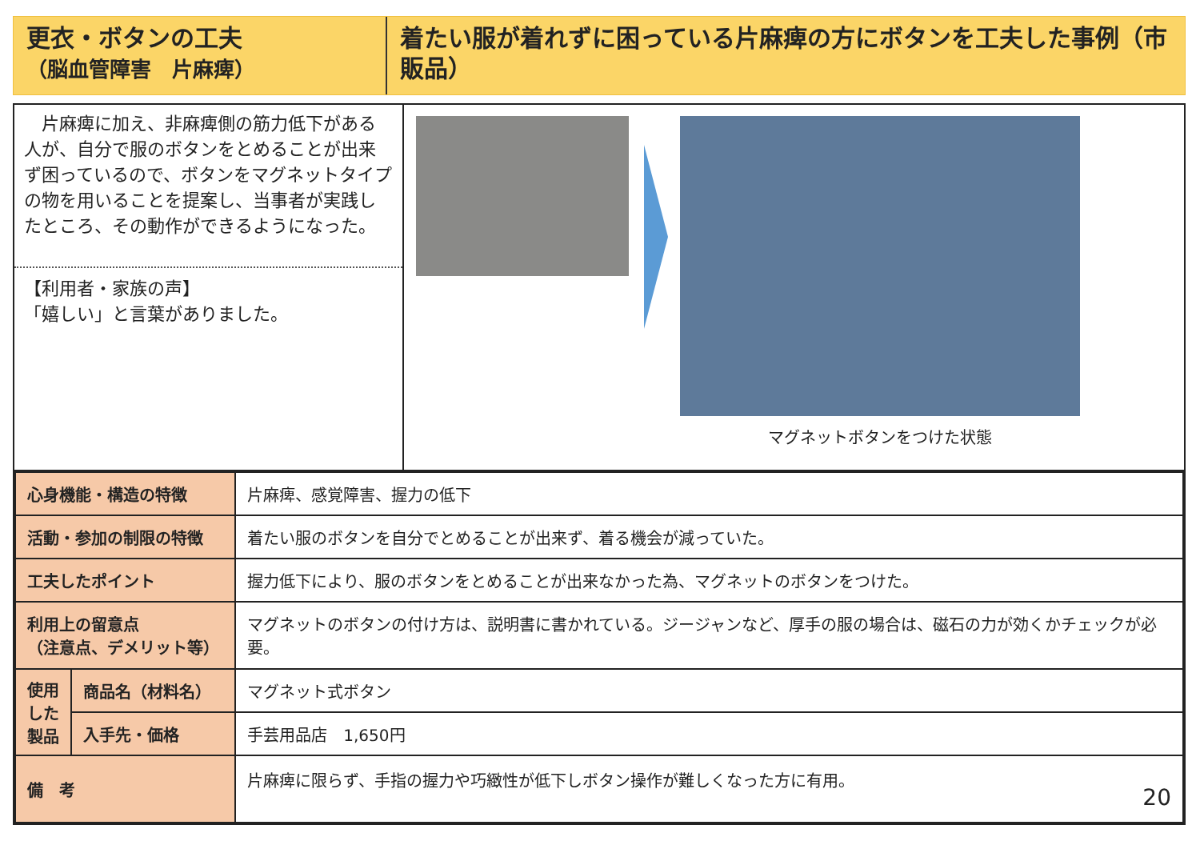更衣・ボタンの工夫
（脳血管障害　片麻痺）
着たい服が着れずに困っている片麻痺の方にボタンを工夫した事例（市販品）
　片麻痺に加え、非麻痺側の筋力低下がある人が、自分で服のボタンをとめることが出来ず困っているので、ボタンをマグネットタイプの物を用いることを提案し、当事者が実践したところ、その動作ができるようになった。
【利用者・家族の声】
「嬉しい」と言葉がありました。
マグネットボタンをつけた状態
| 心身機能・構造の特徴 | | 片麻痺、感覚障害、握力の低下 |
| 活動・参加の制限の特徴 | | 着たい服のボタンを自分でとめることが出来ず、着る機会が減っていた。 |
| 工夫したポイント | | 握力低下により、服のボタンをとめることが出来なかった為、マグネットのボタンをつけた。 |
| 利用上の留意点 （注意点、デメリット等） | | マグネットのボタンの付け方は、説明書に書かれている。ジージャンなど、厚手の服の場合は、磁石の力が効くかチェックが必要。 |
| 使用した製品 | 商品名（材料名） | マグネット式ボタン |
| | 入手先・価格 | 手芸用品店 1,650円 |
| 備 考 | | 片麻痺に限らず、手指の握力や巧緻性が低下しボタン操作が難しくなった方に有用。 20 |